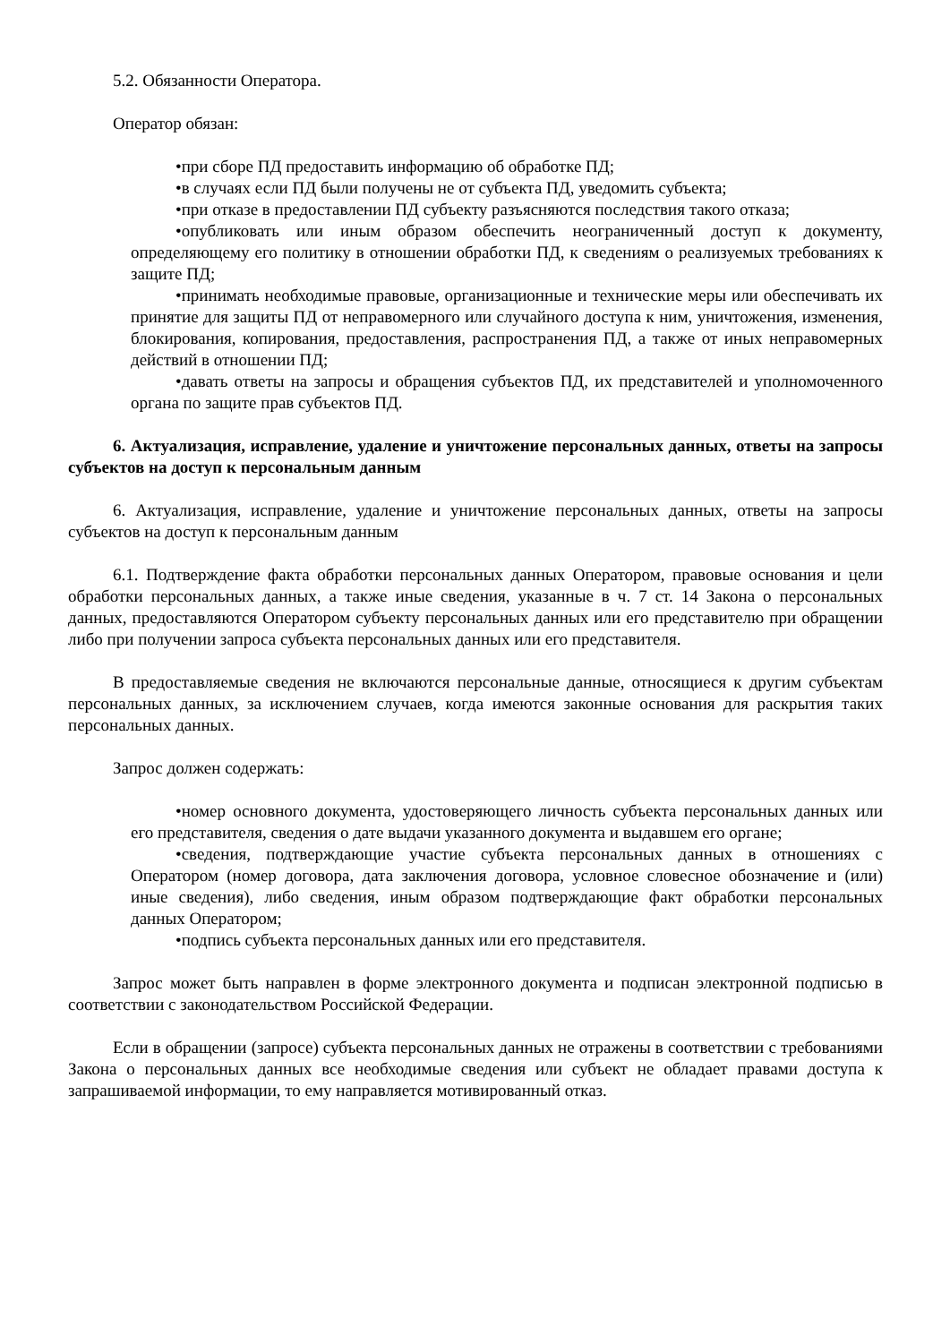5.2. Обязанности Оператора.
Оператор обязан:
•при сборе ПД предоставить информацию об обработке ПД;
•в случаях если ПД были получены не от субъекта ПД, уведомить субъекта;
•при отказе в предоставлении ПД субъекту разъясняются последствия такого отказа;
•опубликовать или иным образом обеспечить неограниченный доступ к документу, определяющему его политику в отношении обработки ПД, к сведениям о реализуемых требованиях к защите ПД;
•принимать необходимые правовые, организационные и технические меры или обеспечивать их принятие для защиты ПД от неправомерного или случайного доступа к ним, уничтожения, изменения, блокирования, копирования, предоставления, распространения ПД, а также от иных неправомерных действий в отношении ПД;
•давать ответы на запросы и обращения субъектов ПД, их представителей и уполномоченного органа по защите прав субъектов ПД.
6. Актуализация, исправление, удаление и уничтожение персональных данных, ответы на запросы субъектов на доступ к персональным данным
6. Актуализация, исправление, удаление и уничтожение персональных данных, ответы на запросы субъектов на доступ к персональным данным
6.1. Подтверждение факта обработки персональных данных Оператором, правовые основания и цели обработки персональных данных, а также иные сведения, указанные в ч. 7 ст. 14 Закона о персональных данных, предоставляются Оператором субъекту персональных данных или его представителю при обращении либо при получении запроса субъекта персональных данных или его представителя.
В предоставляемые сведения не включаются персональные данные, относящиеся к другим субъектам персональных данных, за исключением случаев, когда имеются законные основания для раскрытия таких персональных данных.
Запрос должен содержать:
•номер основного документа, удостоверяющего личность субъекта персональных данных или его представителя, сведения о дате выдачи указанного документа и выдавшем его органе;
•сведения, подтверждающие участие субъекта персональных данных в отношениях с Оператором (номер договора, дата заключения договора, условное словесное обозначение и (или) иные сведения), либо сведения, иным образом подтверждающие факт обработки персональных данных Оператором;
•подпись субъекта персональных данных или его представителя.
Запрос может быть направлен в форме электронного документа и подписан электронной подписью в соответствии с законодательством Российской Федерации.
Если в обращении (запросе) субъекта персональных данных не отражены в соответствии с требованиями Закона о персональных данных все необходимые сведения или субъект не обладает правами доступа к запрашиваемой информации, то ему направляется мотивированный отказ.